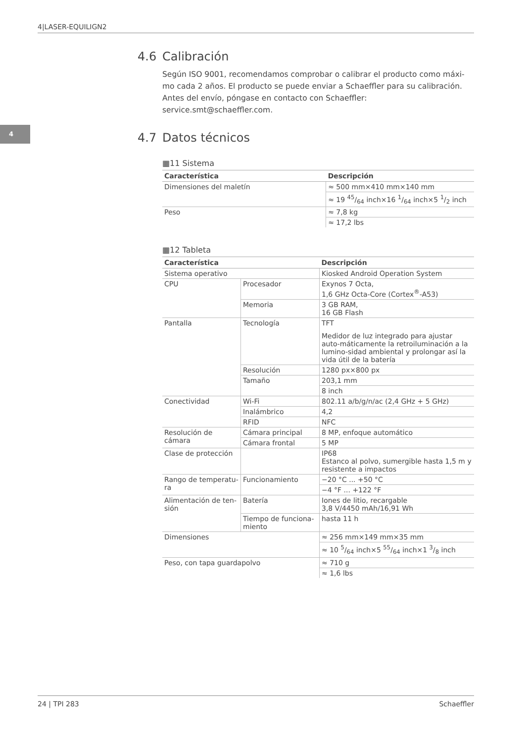4|LASER-EQUILIGN2
4
4.6 Calibración
Según ISO 9001, recomendamos comprobar o calibrar el producto como máxi-mo cada 2 años. El producto se puede enviar a Schaeffler para su calibración. Antes del envío, póngase en contacto con Schaeffler:
service.smt@schaeffler.com.
4.7 Datos técnicos
▦11 Sistema
| Característica | Descripción |
| --- | --- |
| Dimensiones del maletín | ≈ 500 mm×410 mm×140 mm |
| | ≈ 19 45/64 inch×16 1/64 inch×5 1/2 inch |
| Peso | ≈ 7,8 kg |
| | ≈ 17,2 lbs |
▦12 Tableta
| Característica | | Descripción |
| --- | --- | --- |
| Sistema operativo | | Kiosked Android Operation System |
| CPU | Procesador | Exynos 7 Octa, 1,6 GHz Octa-Core (Cortex<sup>®</sup>-A53) |
| | Memoria | 3 GB RAM, 16 GB Flash |
| Pantalla | Tecnología | TFT |
| | | Medidor de luz integrado para ajustar auto-máticamente la retroiluminación a la lumino-sidad ambiental y prolongar así la vida útil de la batería |
| | Resolución | 1280 px×800 px |
| | Tamaño | 203,1 mm |
| | | 8 inch |
| Conectividad | Wi-Fi | 802.11 a/b/g/n/ac (2,4 GHz + 5 GHz) |
| | Inalámbrico | 4,2 |
| | RFID | NFC |
| Resolución de cámara | Cámara principal | 8 MP, enfoque automático |
| | Cámara frontal | 5 MP |
| Clase de protección | | IP68 Estanco al polvo, sumergible hasta 1,5 m y resistente a impactos |
| Rango de temperatu-ra | Funcionamiento | −20 °C ... +50 °C |
| | | −4 °F ... +122 °F |
| Alimentación de ten-sión | Batería | Iones de litio, recargable 3,8 V/4450 mAh/16,91 Wh |
| | Tiempo de funciona-miento | hasta 11 h |
| Dimensiones | | ≈ 256 mm×149 mm×35 mm |
| | | ≈ 10 5/64 inch×5 55/64 inch×1 3/8 inch |
| Peso, con tapa guardapolvo | | ≈ 710 g |
| | | ≈ 1,6 lbs |
24 | TPI 283 Schaeffler